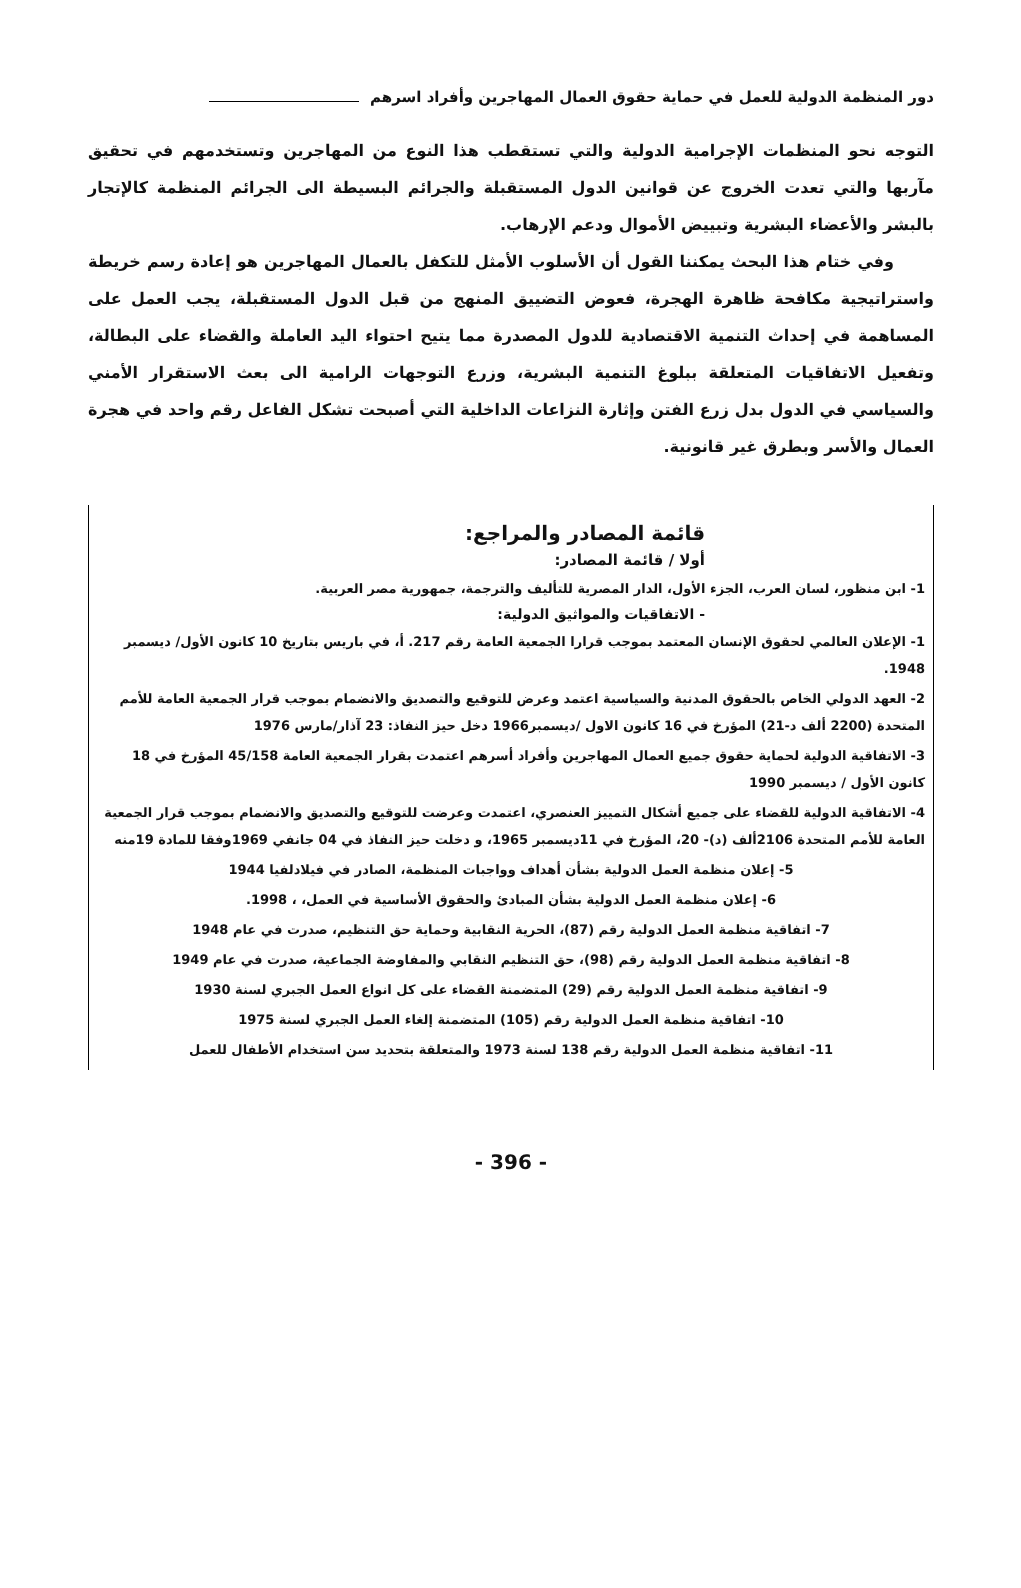دور المنظمة الدولية للعمل في حماية حقوق العمال المهاجرين وأفراد اسرهم
التوجه نحو المنظمات الإجرامية الدولية والتي تستقطب هذا النوع من المهاجرين وتستخدمهم في تحقيق مآربها والتي تعدت الخروج عن قوانين الدول المستقبلة والجرائم البسيطة الى الجرائم المنظمة كالإتجار بالبشر والأعضاء البشرية وتبييض الأموال ودعم الإرهاب.
وفي ختام هذا البحث يمكننا القول أن الأسلوب الأمثل للتكفل بالعمال المهاجرين هو إعادة رسم خريطة واستراتيجية مكافحة ظاهرة الهجرة، فعوض التضييق المنهج من قبل الدول المستقبلة، يجب العمل على المساهمة في إحداث التنمية الاقتصادية للدول المصدرة مما يتيح احتواء اليد العاملة والقضاء على البطالة، وتفعيل الاتفاقيات المتعلقة ببلوغ التنمية البشرية، وزرع التوجهات الرامية الى بعث الاستقرار الأمني والسياسي في الدول بدل زرع الفتن وإثارة النزاعات الداخلية التي أصبحت تشكل الفاعل رقم واحد في هجرة العمال والأسر وبطرق غير قانونية.
قائمة المصادر والمراجع:
أولا / قائمة المصادر:
1- ابن منظور، لسان العرب، الجزء الأول، الدار المصرية للتأليف والترجمة، جمهورية مصر العربية.
- الاتفاقيات والمواثيق الدولية:
1- الإعلان العالمي لحقوق الإنسان المعتمد بموجب قرارا الجمعية العامة رقم 217. أ، في باريس بتاريخ 10 كانون الأول/ ديسمبر 1948.
2- العهد الدولي الخاص بالحقوق المدنية والسياسية اعتمد وعرض للتوقيع والتصديق والانضمام بموجب قرار الجمعية العامة للأمم المتحدة (2200 ألف د-21) المؤرخ في 16 كانون الاول /ديسمبر1966 دخل حيز النفاذ: 23 آذار/مارس 1976
3- الاتفاقية الدولية لحماية حقوق جميع العمال المهاجرين وأفراد أسرهم اعتمدت بقرار الجمعية العامة 45/158 المؤرخ في 18 كانون الأول / ديسمبر 1990
4- الاتفاقية الدولية للقضاء على جميع أشكال التمييز العنصري، اعتمدت وعرضت للتوقيع والتصديق والانضمام بموجب قرار الجمعية العامة للأمم المتحدة 2106ألف (د)- 20، المؤرخ في 11ديسمبر 1965، و دخلت حيز النفاذ في 04 جانفي 1969وفقا للمادة 19منه
5- إعلان منظمة العمل الدولية بشأن أهداف وواجبات المنظمة، الصادر في فيلادلفيا 1944
6- إعلان منظمة العمل الدولية بشأن المبادئ والحقوق الأساسية في العمل، ، 1998.
7- اتفاقية منظمة العمل الدولية رقم (87)، الحرية النقابية وحماية حق التنظيم، صدرت في عام 1948
8- اتفاقية منظمة العمل الدولية رقم (98)، حق التنظيم النقابي والمفاوضة الجماعية، صدرت في عام 1949
9- اتفاقية منظمة العمل الدولية رقم (29) المتضمنة القضاء على كل انواع العمل الجبري لسنة 1930
10- اتفاقية منظمة العمل الدولية رقم (105) المتضمنة إلغاء العمل الجبري لسنة 1975
11- اتفاقية منظمة العمل الدولية رقم 138 لسنة 1973 والمتعلقة بتحديد سن استخدام الأطفال للعمل
- 396 -